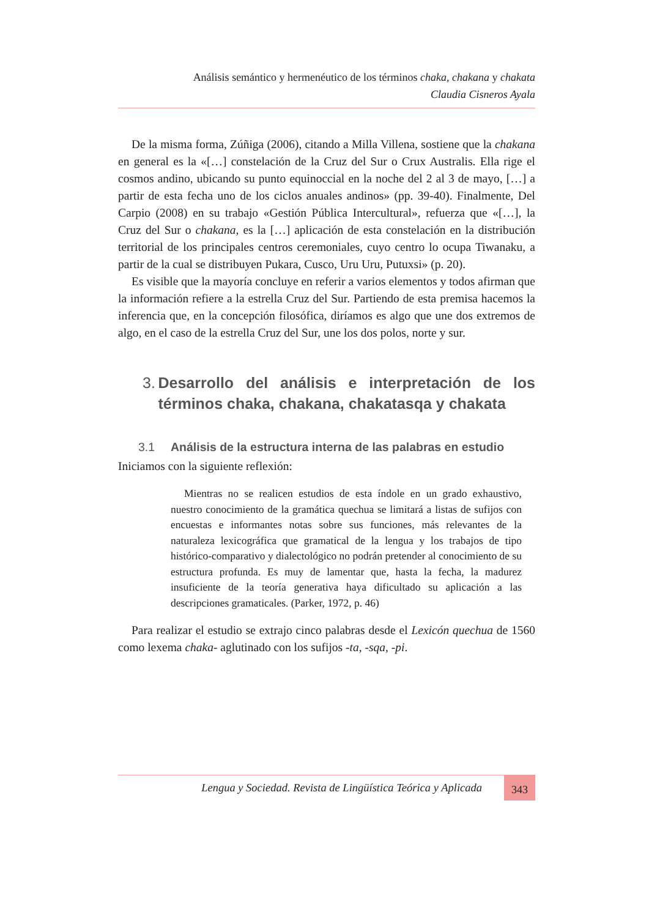Análisis semántico y hermenéutico de los términos chaka, chakana y chakata
Claudia Cisneros Ayala
De la misma forma, Zúñiga (2006), citando a Milla Villena, sostiene que la chakana en general es la «[…] constelación de la Cruz del Sur o Crux Australis. Ella rige el cosmos andino, ubicando su punto equinoccial en la noche del 2 al 3 de mayo, […] a partir de esta fecha uno de los ciclos anuales andinos» (pp. 39-40). Finalmente, Del Carpio (2008) en su trabajo «Gestión Pública Intercultural», refuerza que «[…], la Cruz del Sur o chakana, es la […] aplicación de esta constelación en la distribución territorial de los principales centros ceremoniales, cuyo centro lo ocupa Tiwanaku, a partir de la cual se distribuyen Pukara, Cusco, Uru Uru, Putuxsi» (p. 20).
Es visible que la mayoría concluye en referir a varios elementos y todos afirman que la información refiere a la estrella Cruz del Sur. Partiendo de esta premisa hacemos la inferencia que, en la concepción filosófica, diríamos es algo que une dos extremos de algo, en el caso de la estrella Cruz del Sur, une los dos polos, norte y sur.
3. Desarrollo del análisis e interpretación de los términos chaka, chakana, chakatasqa y chakata
3.1 Análisis de la estructura interna de las palabras en estudio
Iniciamos con la siguiente reflexión:
Mientras no se realicen estudios de esta índole en un grado exhaustivo, nuestro conocimiento de la gramática quechua se limitará a listas de sufijos con encuestas e informantes notas sobre sus funciones, más relevantes de la naturaleza lexicográfica que gramatical de la lengua y los trabajos de tipo histórico-comparativo y dialectológico no podrán pretender al conocimiento de su estructura profunda. Es muy de lamentar que, hasta la fecha, la madurez insuficiente de la teoría generativa haya dificultado su aplicación a las descripciones gramaticales. (Parker, 1972, p. 46)
Para realizar el estudio se extrajo cinco palabras desde el Lexicón quechua de 1560 como lexema chaka- aglutinado con los sufijos -ta, -sqa, -pi.
Lengua y Sociedad. Revista de Lingüística Teórica y Aplicada
343